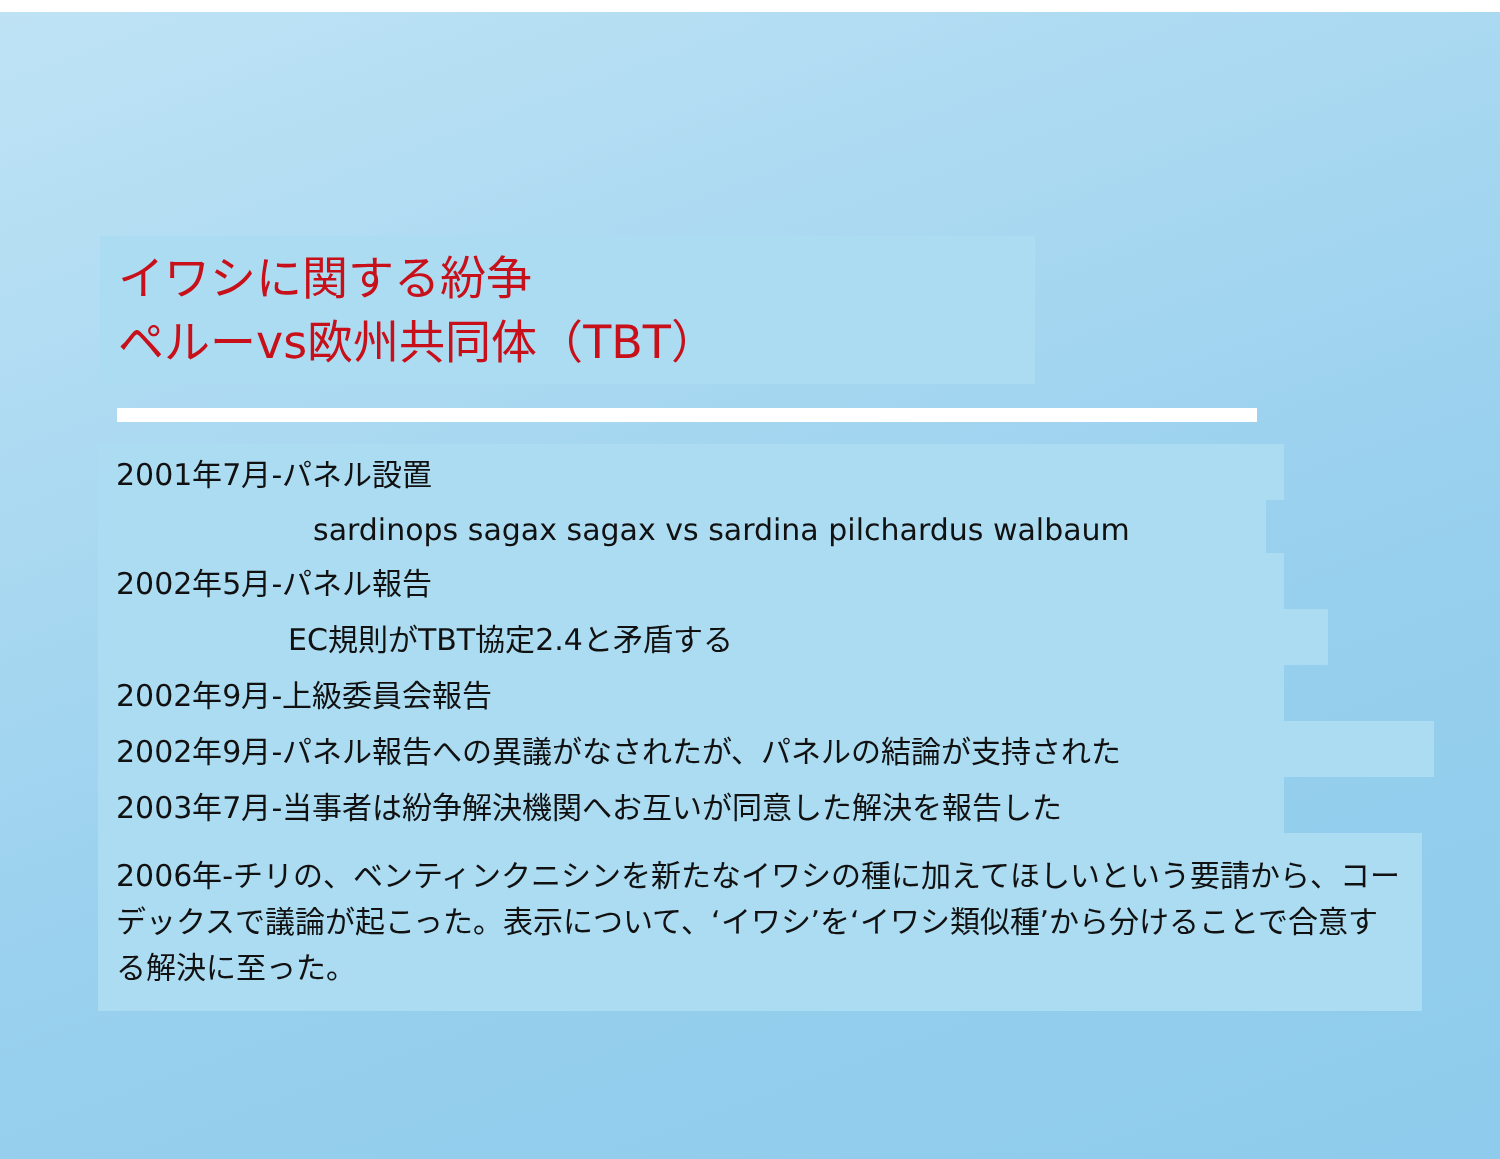イワシに関する紛争
ペルーvs欧州共同体（TBT）
2001年7月-パネル設置
sardinops sagax sagax vs sardina pilchardus walbaum
2002年5月-パネル報告
EC規則がTBT協定2.4と矛盾する
2002年9月-上級委員会報告
2002年9月-パネル報告への異議がなされたが、パネルの結論が支持された
2003年7月-当事者は紛争解決機関へお互いが同意した解決を報告した
2006年-チリの、ベンティンクニシンを新たなイワシの種に加えてほしいという要請から、コーデックスで議論が起こった。表示について、‘イワシ’を‘イワシ類似種’から分けることで合意する解決に至った。